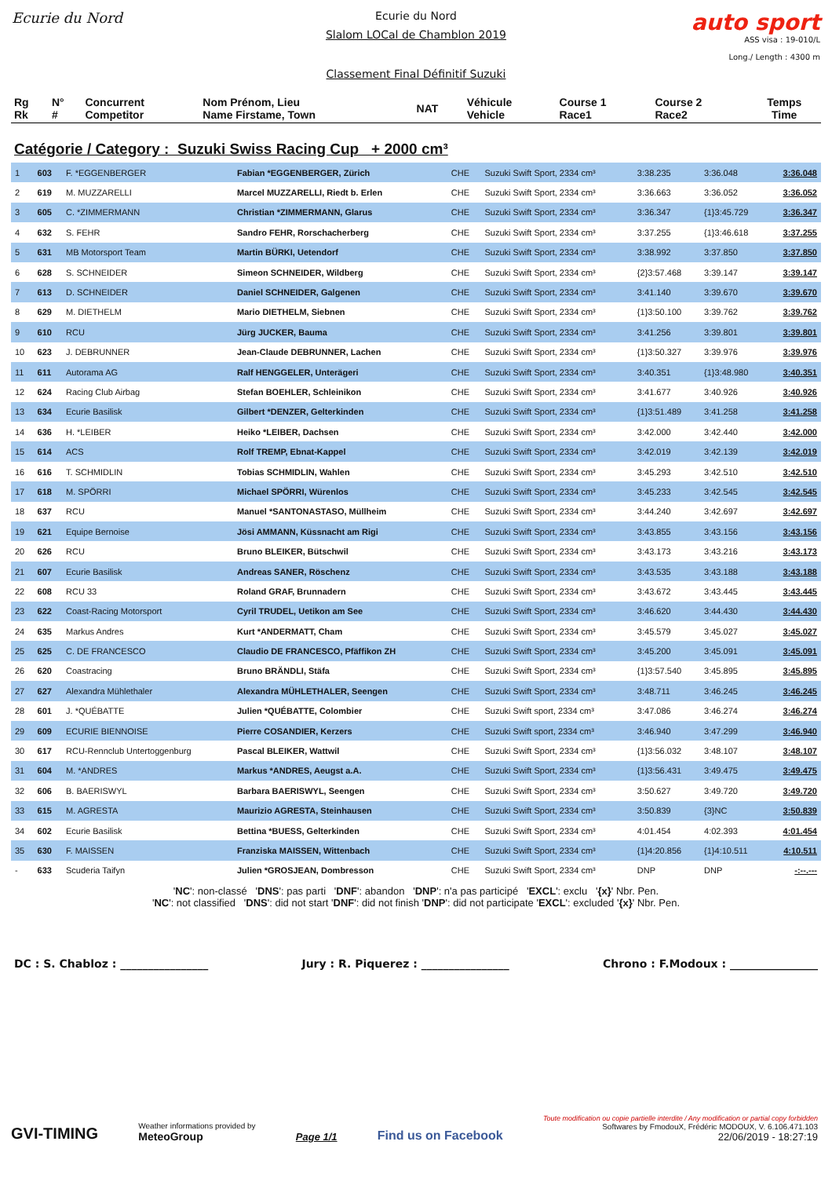Ecurie du Nord
Ecurie du Nord
Slalom LOCal de Chamblon 2019
Classement Final Définitif Suzuki
auto sport
ASS visa : 19-010/L
Long./ Length : 4300 m
| Rg Rk | N° # | Concurrent Competitor | Nom Prénom, Lieu Name Firstame, Town | NAT | Véhicule Vehicle | Course 1 Race1 | Course 2 Race2 | Temps Time |
Catégorie / Category : Suzuki Swiss Racing Cup + 2000 cm³
| 1 | 603 | F. *EGGENBERGER | Fabian *EGGENBERGER, Zürich | CHE | Suzuki Swift Sport, 2334 cm³ | 3:38.235 | 3:36.048 | 3:36.048 |
| 2 | 619 | M. MUZZARELLI | Marcel MUZZARELLI, Riedt b. Erlen | CHE | Suzuki Swift Sport, 2334 cm³ | 3:36.663 | 3:36.052 | 3:36.052 |
| 3 | 605 | C. *ZIMMERMANN | Christian *ZIMMERMANN, Glarus | CHE | Suzuki Swift Sport, 2334 cm³ | 3:36.347 | {1}3:45.729 | 3:36.347 |
| 4 | 632 | S. FEHR | Sandro FEHR, Rorschacherberg | CHE | Suzuki Swift Sport, 2334 cm³ | 3:37.255 | {1}3:46.618 | 3:37.255 |
| 5 | 631 | MB Motorsport Team | Martin BÜRKI, Uetendorf | CHE | Suzuki Swift Sport, 2334 cm³ | 3:38.992 | 3:37.850 | 3:37.850 |
| 6 | 628 | S. SCHNEIDER | Simeon SCHNEIDER, Wildberg | CHE | Suzuki Swift Sport, 2334 cm³ | {2}3:57.468 | 3:39.147 | 3:39.147 |
| 7 | 613 | D. SCHNEIDER | Daniel SCHNEIDER, Galgenen | CHE | Suzuki Swift Sport, 2334 cm³ | 3:41.140 | 3:39.670 | 3:39.670 |
| 8 | 629 | M. DIETHELM | Mario DIETHELM, Siebnen | CHE | Suzuki Swift Sport, 2334 cm³ | {1}3:50.100 | 3:39.762 | 3:39.762 |
| 9 | 610 | RCU | Jürg JUCKER, Bauma | CHE | Suzuki Swift Sport, 2334 cm³ | 3:41.256 | 3:39.801 | 3:39.801 |
| 10 | 623 | J. DEBRUNNER | Jean-Claude DEBRUNNER, Lachen | CHE | Suzuki Swift Sport, 2334 cm³ | {1}3:50.327 | 3:39.976 | 3:39.976 |
| 11 | 611 | Autorama AG | Ralf HENGGELER, Unterägeri | CHE | Suzuki Swift Sport, 2334 cm³ | 3:40.351 | {1}3:48.980 | 3:40.351 |
| 12 | 624 | Racing Club Airbag | Stefan BOEHLER, Schleinikon | CHE | Suzuki Swift Sport, 2334 cm³ | 3:41.677 | 3:40.926 | 3:40.926 |
| 13 | 634 | Ecurie Basilisk | Gilbert *DENZER, Gelterkinden | CHE | Suzuki Swift Sport, 2334 cm³ | {1}3:51.489 | 3:41.258 | 3:41.258 |
| 14 | 636 | H. *LEIBER | Heiko *LEIBER, Dachsen | CHE | Suzuki Swift Sport, 2334 cm³ | 3:42.000 | 3:42.440 | 3:42.000 |
| 15 | 614 | ACS | Rolf TREMP, Ebnat-Kappel | CHE | Suzuki Swift Sport, 2334 cm³ | 3:42.019 | 3:42.139 | 3:42.019 |
| 16 | 616 | T. SCHMIDLIN | Tobias SCHMIDLIN, Wahlen | CHE | Suzuki Swift Sport, 2334 cm³ | 3:45.293 | 3:42.510 | 3:42.510 |
| 17 | 618 | M. SPÖRRI | Michael SPÖRRI, Würenlos | CHE | Suzuki Swift Sport, 2334 cm³ | 3:45.233 | 3:42.545 | 3:42.545 |
| 18 | 637 | RCU | Manuel *SANTONASTASO, Müllheim | CHE | Suzuki Swift Sport, 2334 cm³ | 3:44.240 | 3:42.697 | 3:42.697 |
| 19 | 621 | Equipe Bernoise | Jösi AMMANN, Küssnacht am Rigi | CHE | Suzuki Swift Sport, 2334 cm³ | 3:43.855 | 3:43.156 | 3:43.156 |
| 20 | 626 | RCU | Bruno BLEIKER, Bütschwil | CHE | Suzuki Swift Sport, 2334 cm³ | 3:43.173 | 3:43.216 | 3:43.173 |
| 21 | 607 | Ecurie Basilisk | Andreas SANER, Röschenz | CHE | Suzuki Swift Sport, 2334 cm³ | 3:43.535 | 3:43.188 | 3:43.188 |
| 22 | 608 | RCU 33 | Roland GRAF, Brunnadern | CHE | Suzuki Swift Sport, 2334 cm³ | 3:43.672 | 3:43.445 | 3:43.445 |
| 23 | 622 | Coast-Racing Motorsport | Cyril TRUDEL, Uetikon am See | CHE | Suzuki Swift Sport, 2334 cm³ | 3:46.620 | 3:44.430 | 3:44.430 |
| 24 | 635 | Markus Andres | Kurt *ANDERMATT, Cham | CHE | Suzuki Swift Sport, 2334 cm³ | 3:45.579 | 3:45.027 | 3:45.027 |
| 25 | 625 | C. DE FRANCESCO | Claudio DE FRANCESCO, Pfäffikon ZH | CHE | Suzuki Swift Sport, 2334 cm³ | 3:45.200 | 3:45.091 | 3:45.091 |
| 26 | 620 | Coastracing | Bruno BRÄNDLI, Stäfa | CHE | Suzuki Swift Sport, 2334 cm³ | {1}3:57.540 | 3:45.895 | 3:45.895 |
| 27 | 627 | Alexandra Mühlethaler | Alexandra MÜHLETHALER, Seengen | CHE | Suzuki Swift Sport, 2334 cm³ | 3:48.711 | 3:46.245 | 3:46.245 |
| 28 | 601 | J. *QUÉBATTE | Julien *QUÉBATTE, Colombier | CHE | Suzuki Swift sport, 2334 cm³ | 3:47.086 | 3:46.274 | 3:46.274 |
| 29 | 609 | ECURIE BIENNOISE | Pierre COSANDIER, Kerzers | CHE | Suzuki Swift sport, 2334 cm³ | 3:46.940 | 3:47.299 | 3:46.940 |
| 30 | 617 | RCU-Rennclub Untertoggenburg | Pascal BLEIKER, Wattwil | CHE | Suzuki Swift Sport, 2334 cm³ | {1}3:56.032 | 3:48.107 | 3:48.107 |
| 31 | 604 | M. *ANDRES | Markus *ANDRES, Aeugst a.A. | CHE | Suzuki Swift Sport, 2334 cm³ | {1}3:56.431 | 3:49.475 | 3:49.475 |
| 32 | 606 | B. BAERISWYL | Barbara BAERISWYL, Seengen | CHE | Suzuki Swift Sport, 2334 cm³ | 3:50.627 | 3:49.720 | 3:49.720 |
| 33 | 615 | M. AGRESTA | Maurizio AGRESTA, Steinhausen | CHE | Suzuki Swift Sport, 2334 cm³ | 3:50.839 | {3}NC | 3:50.839 |
| 34 | 602 | Ecurie Basilisk | Bettina *BUESS, Gelterkinden | CHE | Suzuki Swift Sport, 2334 cm³ | 4:01.454 | 4:02.393 | 4:01.454 |
| 35 | 630 | F. MAISSEN | Franziska MAISSEN, Wittenbach | CHE | Suzuki Swift Sport, 2334 cm³ | {1}4:20.856 | {1}4:10.511 | 4:10.511 |
| - | 633 | Scuderia Taifyn | Julien *GROSJEAN, Dombresson | CHE | Suzuki Swift Sport, 2334 cm³ | DNP | DNP | -:--.--- |
'NC': non-classé 'DNS': pas parti 'DNF': abandon 'DNP': n'a pas participé 'EXCL': exclu '{x}' Nbr. Pen.
'NC': not classified 'DNS': did not start 'DNF': did not finish 'DNP': did not participate 'EXCL': excluded '{x}' Nbr. Pen.
DC : S. Chabloz : ________________ Jury : R. Piquerez : ________________ Chrono : F.Modoux : ________________
GVI-TIMING
Weather informations provided by
MeteoGroup
Page 1/1
Find us on Facebook
Toute modification ou copie partielle interdite / Any modification or partial copy forbidden
Softwares by FmodouX, Frédéric MODOUX, V. 6.106.471.103
22/06/2019 - 18:27:19